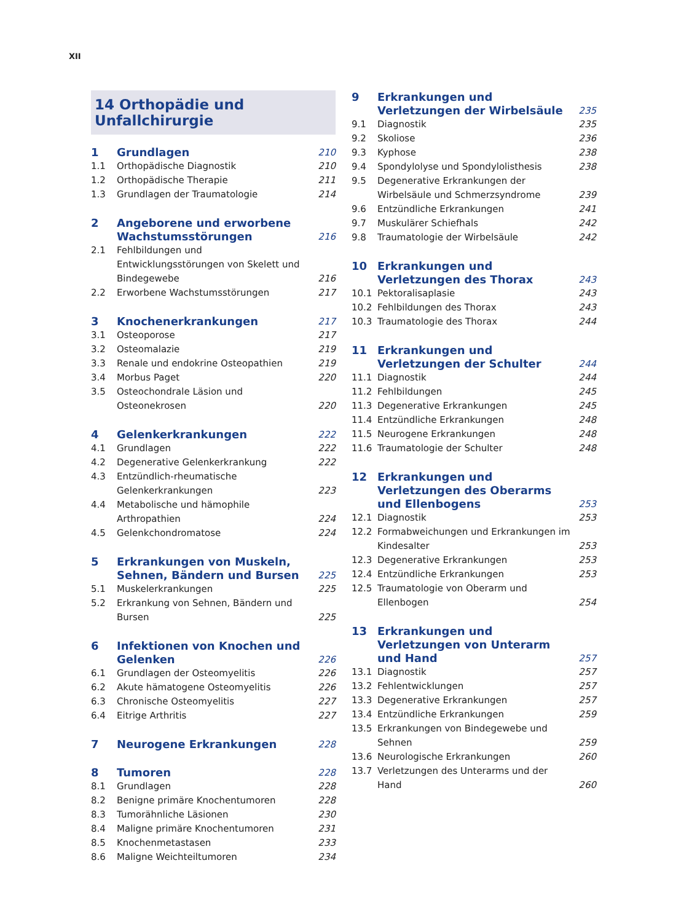XII
14 Orthopädie und Unfallchirurgie
1 Grundlagen 210
1.1 Orthopädische Diagnostik 210
1.2 Orthopädische Therapie 211
1.3 Grundlagen der Traumatologie 214
2 Angeborene und erworbene Wachstumsstörungen 216
2.1 Fehlbildungen und Entwicklungsstörungen von Skelett und Bindegewebe 216
2.2 Erworbene Wachstumsstörungen 217
3 Knochenerkrankungen 217
3.1 Osteoporose 217
3.2 Osteomalazie 219
3.3 Renale und endokrine Osteopathien 219
3.4 Morbus Paget 220
3.5 Osteochondrale Läsion und Osteonekrosen 220
4 Gelenkerkrankungen 222
4.1 Grundlagen 222
4.2 Degenerative Gelenkerkrankung 222
4.3 Entzündlich-rheumatische Gelenkerkrankungen 223
4.4 Metabolische und hämophile Arthropathien 224
4.5 Gelenkchondromatose 224
5 Erkrankungen von Muskeln, Sehnen, Bändern und Bursen 225
5.1 Muskelerkrankungen 225
5.2 Erkrankung von Sehnen, Bändern und Bursen 225
6 Infektionen von Knochen und Gelenken 226
6.1 Grundlagen der Osteomyelitis 226
6.2 Akute hämatogene Osteomyelitis 226
6.3 Chronische Osteomyelitis 227
6.4 Eitrige Arthritis 227
7 Neurogene Erkrankungen 228
8 Tumoren 228
8.1 Grundlagen 228
8.2 Benigne primäre Knochentumoren 228
8.3 Tumorähnliche Läsionen 230
8.4 Maligne primäre Knochentumoren 231
8.5 Knochenmetastasen 233
8.6 Maligne Weichteiltumoren 234
9 Erkrankungen und Verletzungen der Wirbelsäule 235
9.1 Diagnostik 235
9.2 Skoliose 236
9.3 Kyphose 238
9.4 Spondylolyse und Spondylolisthesis 238
9.5 Degenerative Erkrankungen der Wirbelsäule und Schmerzsyndrome 239
9.6 Entzündliche Erkrankungen 241
9.7 Muskulärer Schiefhals 242
9.8 Traumatologie der Wirbelsäule 242
10 Erkrankungen und Verletzungen des Thorax 243
10.1 Pektoralisaplasie 243
10.2 Fehlbildungen des Thorax 243
10.3 Traumatologie des Thorax 244
11 Erkrankungen und Verletzungen der Schulter 244
11.1 Diagnostik 244
11.2 Fehlbildungen 245
11.3 Degenerative Erkrankungen 245
11.4 Entzündliche Erkrankungen 248
11.5 Neurogene Erkrankungen 248
11.6 Traumatologie der Schulter 248
12 Erkrankungen und Verletzungen des Oberarms und Ellenbogens 253
12.1 Diagnostik 253
12.2 Formabweichungen und Erkrankungen im Kindesalter 253
12.3 Degenerative Erkrankungen 253
12.4 Entzündliche Erkrankungen 253
12.5 Traumatologie von Oberarm und Ellenbogen 254
13 Erkrankungen und Verletzungen von Unterarm und Hand 257
13.1 Diagnostik 257
13.2 Fehlentwicklungen 257
13.3 Degenerative Erkrankungen 257
13.4 Entzündliche Erkrankungen 259
13.5 Erkrankungen von Bindegewebe und Sehnen 259
13.6 Neurologische Erkrankungen 260
13.7 Verletzungen des Unterarms und der Hand 260